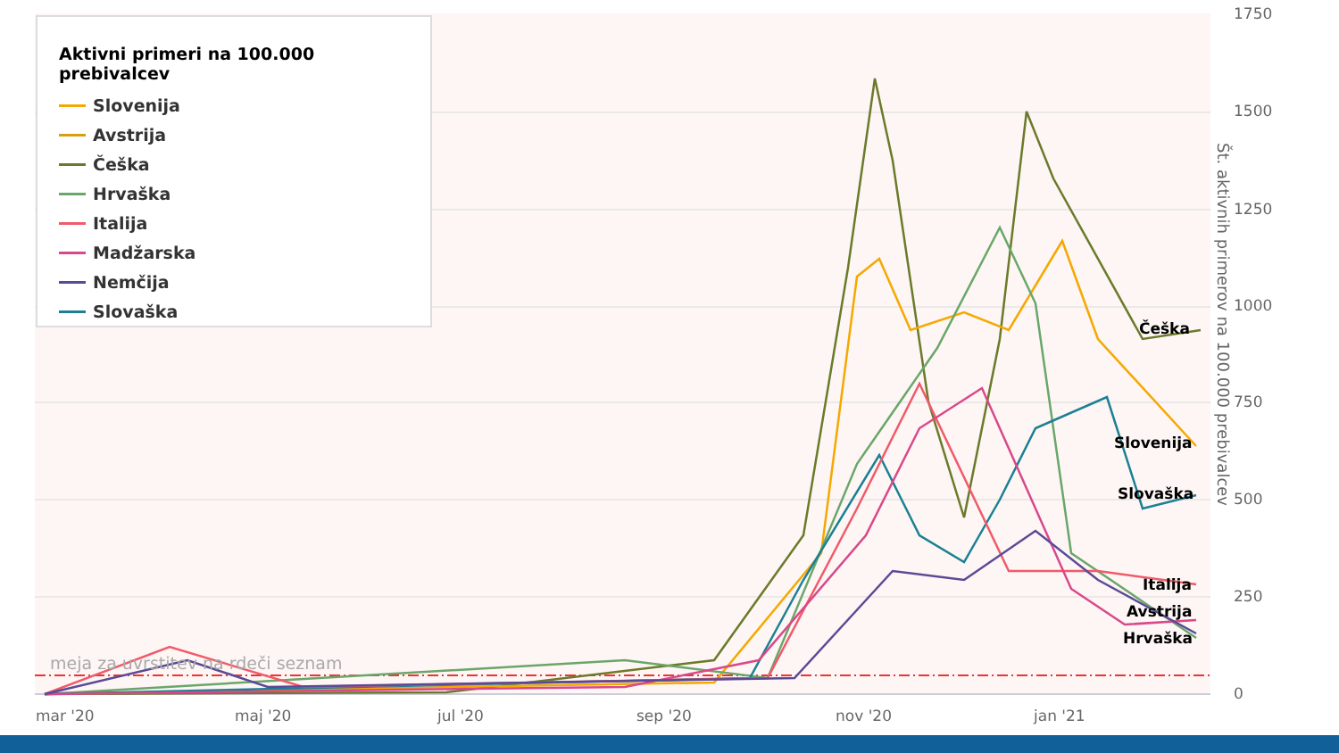Aktivni primeri na 100.000 prebivalcev
Slovenija
Avstrija
Češka
Hrvaška
Italija
Madžarska
Nemčija
Slovaška
meja za uvrstitev na rdeči seznam
Češka
Slovenija
Slovaška
Italija
Avstrija
Hrvaška
1750
1500
1250
1000
750
500
250
0
Št. aktivnih primerov na 100.000 prebivalcev
mar '20 maj '20 jul '20 sep '20 nov '20 jan '21